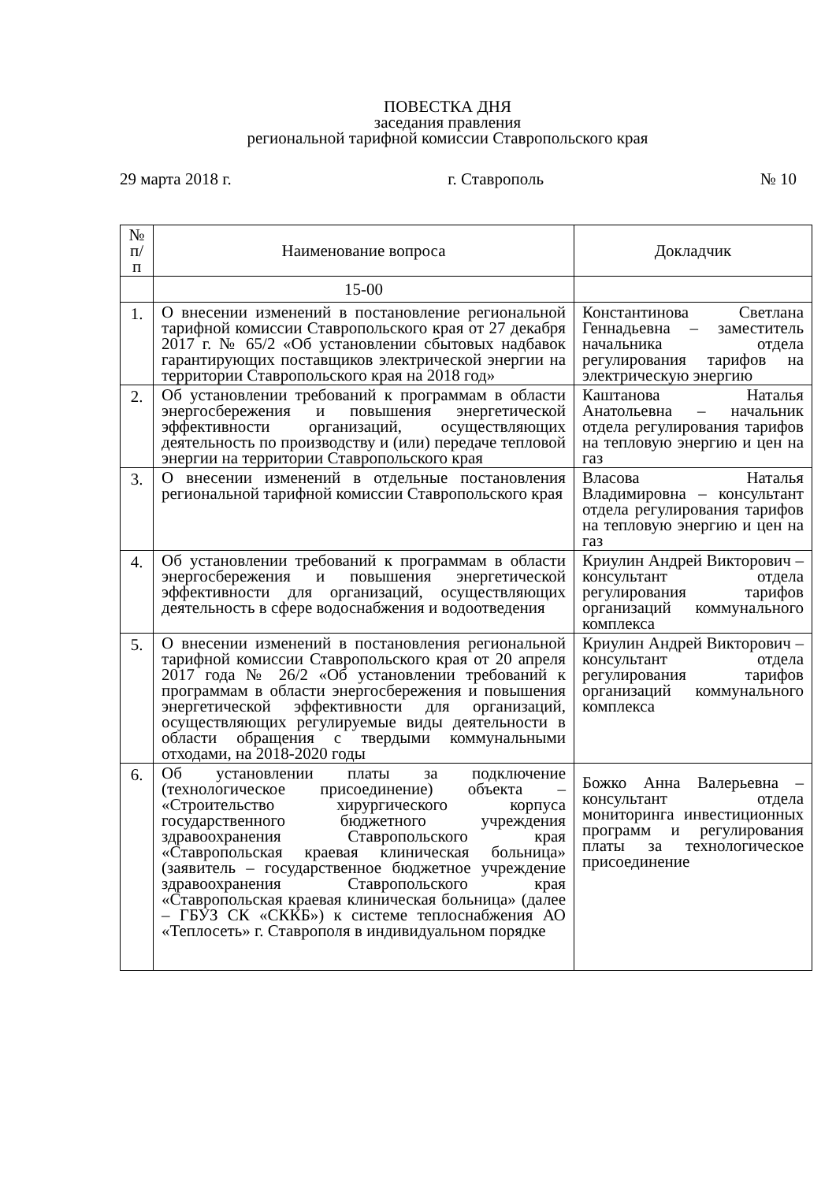ПОВЕСТКА ДНЯ
заседания правления
региональной тарифной комиссии Ставропольского края
29 марта 2018 г. г. Ставрополь № 10
| № п/п | Наименование вопроса | Докладчик |
| --- | --- | --- |
| | 15-00 | |
| 1. | О внесении изменений в постановление региональной тарифной комиссии Ставропольского края от 27 декабря 2017 г. № 65/2 «Об установлении сбытовых надбавок гарантирующих поставщиков электрической энергии на территории Ставропольского края на 2018 год» | Константинова Светлана Геннадьевна – заместитель начальника отдела регулирования тарифов на электрическую энергию |
| 2. | Об установлении требований к программам в области энергосбережения и повышения энергетической эффективности организаций, осуществляющих деятельность по производству и (или) передаче тепловой энергии на территории Ставропольского края | Каштанова Наталья Анатольевна – начальник отдела регулирования тарифов на тепловую энергию и цен на газ |
| 3. | О внесении изменений в отдельные постановления региональной тарифной комиссии Ставропольского края | Власова Наталья Владимировна – консультант отдела регулирования тарифов на тепловую энергию и цен на газ |
| 4. | Об установлении требований к программам в области энергосбережения и повышения энергетической эффективности для организаций, осуществляющих деятельность в сфере водоснабжения и водоотведения | Криулин Андрей Викторович – консультант отдела регулирования тарифов организаций коммунального комплекса |
| 5. | О внесении изменений в постановления региональной тарифной комиссии Ставропольского края от 20 апреля 2017 года № 26/2 «Об установлении требований к программам в области энергосбережения и повышения энергетической эффективности для организаций, осуществляющих регулируемые виды деятельности в области обращения с твердыми коммунальными отходами, на 2018-2020 годы | Криулин Андрей Викторович – консультант отдела регулирования тарифов организаций коммунального комплекса |
| 6. | Об установлении платы за подключение (технологическое присоединение) объекта – «Строительство хирургического корпуса государственного бюджетного учреждения здравоохранения Ставропольского края «Ставропольская краевая клиническая больница» (заявитель – государственное бюджетное учреждение здравоохранения Ставропольского края «Ставропольская краевая клиническая больница» (далее – ГБУЗ СК «СККБ») к системе теплоснабжения АО «Теплосеть» г. Ставрополя в индивидуальном порядке | Божко Анна Валерьевна – консультант отдела мониторинга инвестиционных программ и регулирования платы за технологическое присоединение |